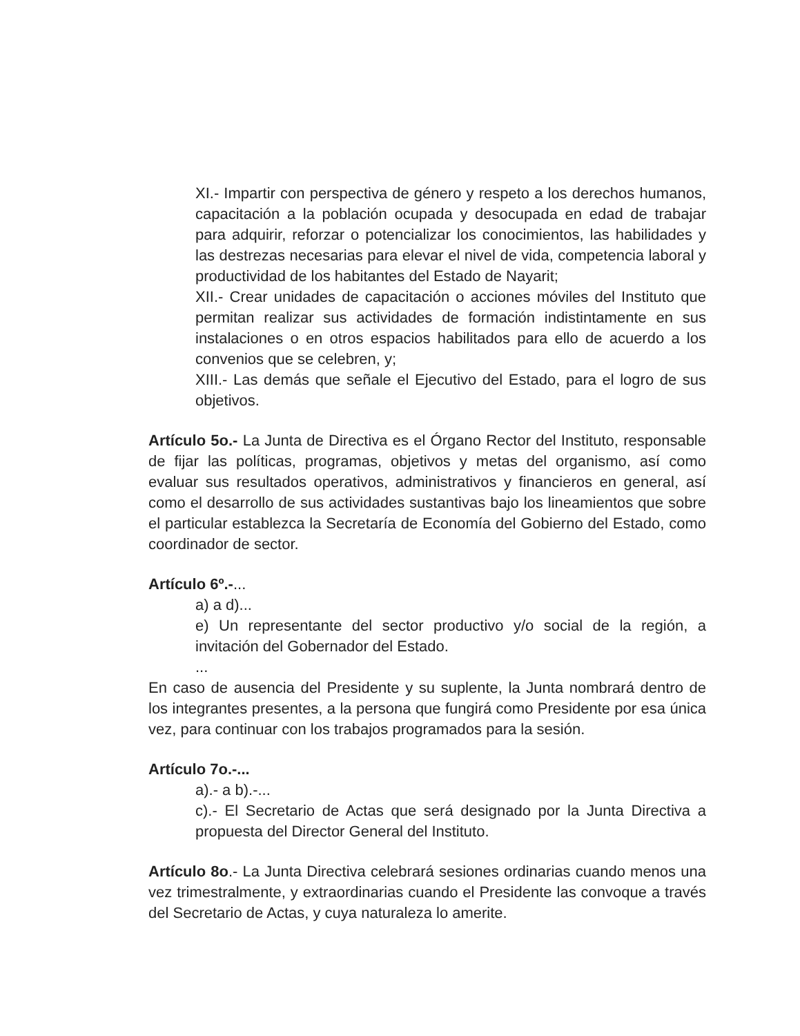XI.- Impartir con perspectiva de género y respeto a los derechos humanos, capacitación a la población ocupada y desocupada en edad de trabajar para adquirir, reforzar o potencializar los conocimientos, las habilidades y las destrezas necesarias para elevar el nivel de vida, competencia laboral y productividad de los habitantes del Estado de Nayarit;
XII.- Crear unidades de capacitación o acciones móviles del Instituto que permitan realizar sus actividades de formación indistintamente en sus instalaciones o en otros espacios habilitados para ello de acuerdo a los convenios que se celebren, y;
XIII.- Las demás que señale el Ejecutivo del Estado, para el logro de sus objetivos.
Artículo 5o.- La Junta de Directiva es el Órgano Rector del Instituto, responsable de fijar las políticas, programas, objetivos y metas del organismo, así como evaluar sus resultados operativos, administrativos y financieros en general, así como el desarrollo de sus actividades sustantivas bajo los lineamientos que sobre el particular establezca la Secretaría de Economía del Gobierno del Estado, como coordinador de sector.
Artículo 6º.-...
a) a d)...
e) Un representante del sector productivo y/o social de la región, a invitación del Gobernador del Estado.
...
En caso de ausencia del Presidente y su suplente, la Junta nombrará dentro de los integrantes presentes, a la persona que fungirá como Presidente por esa única vez, para continuar con los trabajos programados para la sesión.
Artículo 7o.-...
a).- a b).-...
c).- El Secretario de Actas que será designado por la Junta Directiva a propuesta del Director General del Instituto.
Artículo 8o.- La Junta Directiva celebrará sesiones ordinarias cuando menos una vez trimestralmente, y extraordinarias cuando el Presidente las convoque a través del Secretario de Actas, y cuya naturaleza lo amerite.